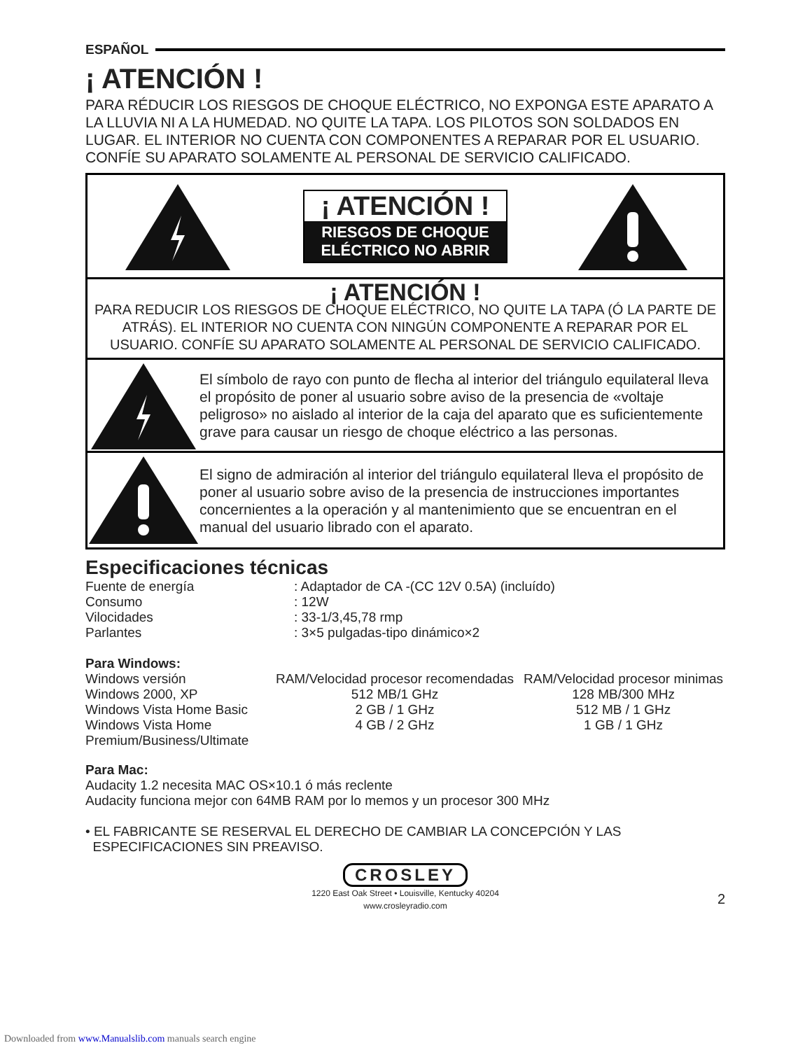ESPAÑOL
¡ ATENCIÓN !
PARA RÉDUCIR LOS RIESGOS DE CHOQUE ELÉCTRICO, NO EXPONGA ESTE APARATO A LA LLUVIA NI A LA HUMEDAD. NO QUITE LA TAPA. LOS PILOTOS SON SOLDADOS EN LUGAR. EL INTERIOR NO CUENTA CON COMPONENTES A REPARAR POR EL USUARIO. CONFÍE SU APARATO SOLAMENTE AL PERSONAL DE SERVICIO CALIFICADO.
¡ ATENCIÓN !
RIESGOS DE CHOQUE
ELÉCTRICO NO ABRIR
¡ ATENCIÓN !
PARA REDUCIR LOS RIESGOS DE CHOQUE ELÉCTRICO, NO QUITE LA TAPA (Ó LA PARTE DE ATRÁS). EL INTERIOR NO CUENTA CON NINGÚN COMPONENTE A REPARAR POR EL USUARIO. CONFÍE SU APARATO SOLAMENTE AL PERSONAL DE SERVICIO CALIFICADO.
El símbolo de rayo con punto de flecha al interior del triángulo equilateral lleva el propósito de poner al usuario sobre aviso de la presencia de «voltaje peligroso» no aislado al interior de la caja del aparato que es suficientemente grave para causar un riesgo de choque eléctrico a las personas.
El signo de admiración al interior del triángulo equilateral lleva el propósito de poner al usuario sobre aviso de la presencia de instrucciones importantes concernientes a la operación y al mantenimiento que se encuentran en el manual del usuario librado con el aparato.
Especificaciones técnicas
| Fuente de energía Consumo Vilocidades Parlantes | : Adaptador de CA -(CC 12V 0.5A) (incluído) : 12W : 33-1/3,45,78 rmp : 3×5 pulgadas-tipo dinámico×2 |
Para Windows:
| Windows versión Windows 2000, XP Windows Vista Home Basic Windows Vista Home Premium/Business/Ultimate | RAM/Velocidad procesor recomendadas 512 MB/1 GHz 2 GB / 1 GHz 4 GB / 2 GHz | RAM/Velocidad procesor minimas 128 MB/300 MHz 512 MB / 1 GHz 1 GB / 1 GHz |
Para Mac:
Audacity 1.2 necesita MAC OS×10.1 ó más reclente
Audacity funciona mejor con 64MB RAM por lo memos y un procesor 300 MHz
• EL FABRICANTE SE RESERVAL EL DERECHO DE CAMBIAR LA CONCEPCIÓN Y LAS
ESPECIFICACIONES SIN PREAVISO.
CROSLEY
1220 East Oak Street • Louisville, Kentucky 40204
www.crosleyradio.com
2
Downloaded from www.Manualslib.com manuals search engine